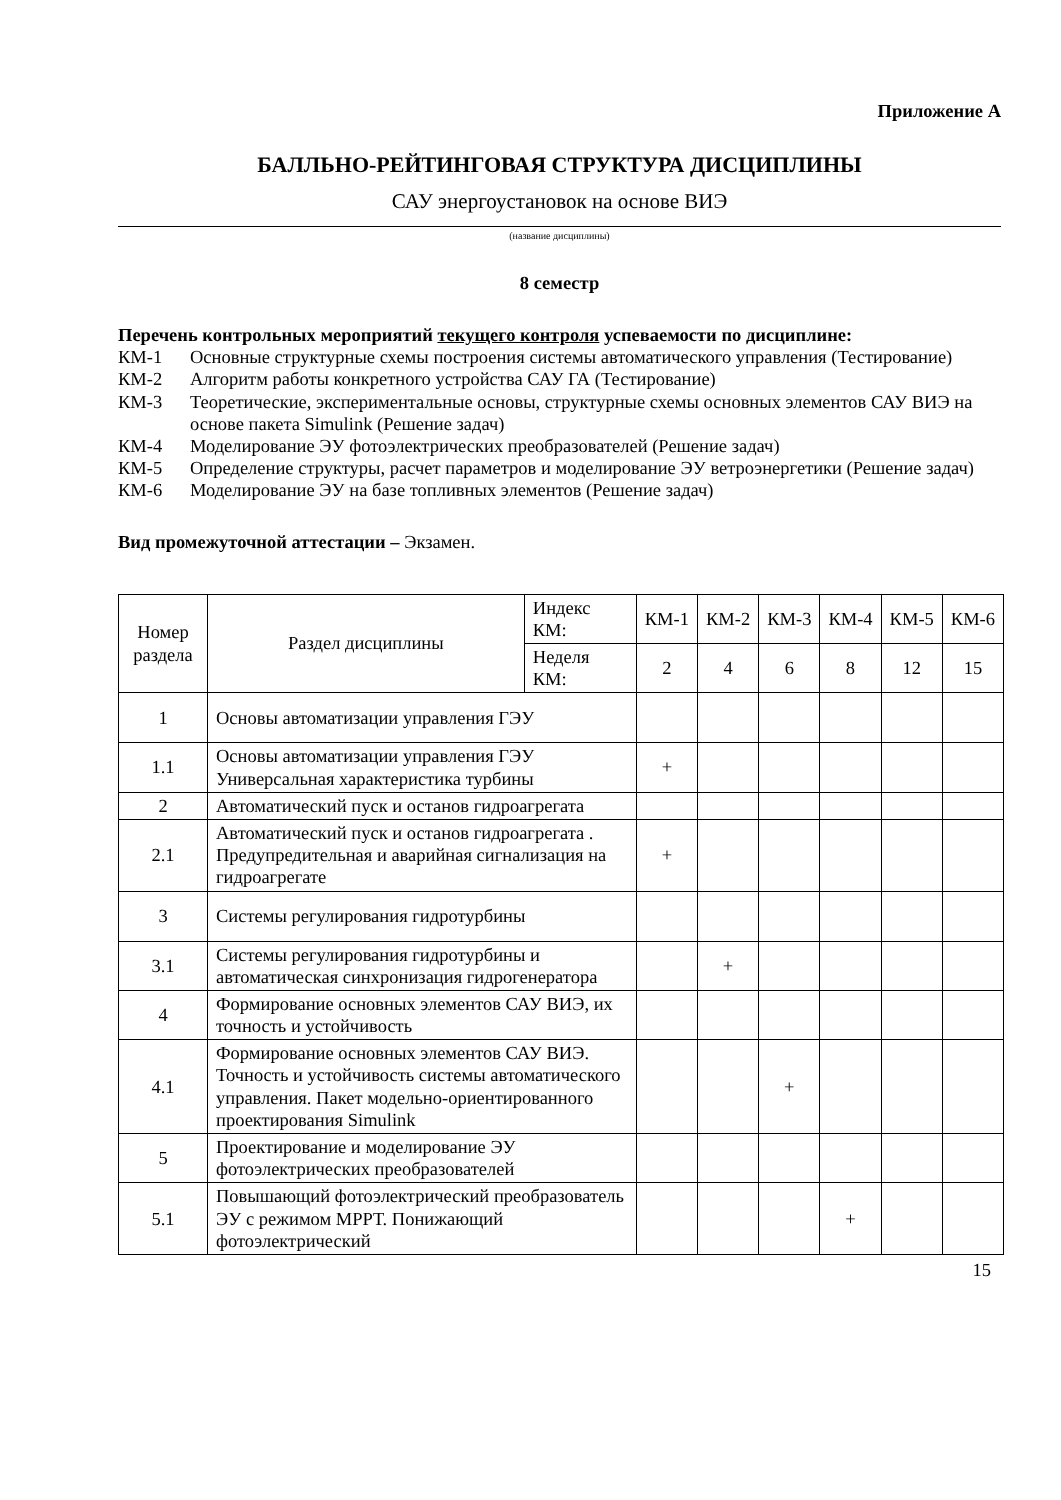Приложение А
БАЛЛЬНО-РЕЙТИНГОВАЯ СТРУКТУРА ДИСЦИПЛИНЫ
САУ энергоустановок на основе ВИЭ
(название дисциплины)
8 семестр
Перечень контрольных мероприятий текущего контроля успеваемости по дисциплине:
КМ-1 Основные структурные схемы построения системы автоматического управления (Тестирование)
КМ-2 Алгоритм работы конкретного устройства САУ ГА (Тестирование)
КМ-3 Теоретические, экспериментальные основы, структурные схемы основных элементов САУ ВИЭ на основе пакета Simulink (Решение задач)
КМ-4 Моделирование ЭУ фотоэлектрических преобразователей (Решение задач)
КМ-5 Определение структуры, расчет параметров и моделирование ЭУ ветроэнергетики (Решение задач)
КМ-6 Моделирование ЭУ на базе топливных элементов (Решение задач)
Вид промежуточной аттестации – Экзамен.
| Номер раздела | Раздел дисциплины | Индекс КМ: | КМ-1 | КМ-2 | КМ-3 | КМ-4 | КМ-5 | КМ-6 |
| --- | --- | --- | --- | --- | --- | --- | --- | --- |
| | | Неделя КМ: | 2 | 4 | 6 | 8 | 12 | 15 |
| 1 | Основы автоматизации управления ГЭУ | | | | | | | |
| 1.1 | Основы автоматизации управления ГЭУ Универсальная характеристика турбины | | + | | | | | |
| 2 | Автоматический пуск и останов гидроагрегата | | | | | | | |
| 2.1 | Автоматический пуск и останов гидроагрегата . Предупредительная и аварийная сигнализация на гидроагрегате | | + | | | | | |
| 3 | Системы регулирования гидротурбины | | | | | | | |
| 3.1 | Системы регулирования гидротурбины и автоматическая синхронизация гидрогенератора | | | + | | | | |
| 4 | Формирование основных элементов САУ ВИЭ, их точность и устойчивость | | | | | | | |
| 4.1 | Формирование основных элементов САУ ВИЭ. Точность и устойчивость системы автоматического управления. Пакет модельно-ориентированного проектирования Simulink | | | | + | | | |
| 5 | Проектирование и моделирование ЭУ фотоэлектрических преобразователей | | | | | | | |
| 5.1 | Повышающий фотоэлектрический преобразователь ЭУ с режимом МРРТ. Понижающий фотоэлектрический | | | | | + | | |
15